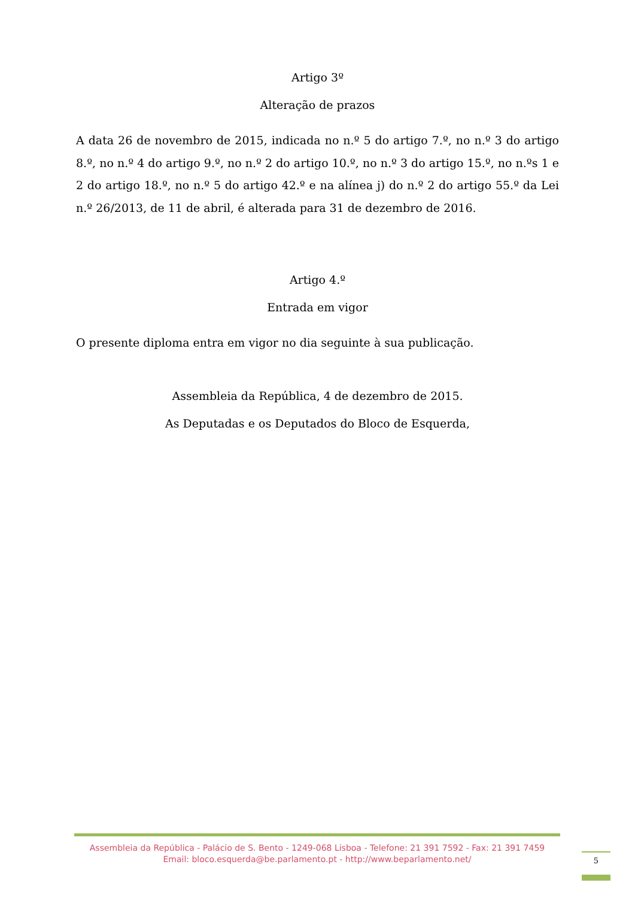Artigo 3º
Alteração de prazos
A data 26 de novembro de 2015, indicada no n.º 5 do artigo 7.º, no n.º 3 do artigo 8.º, no n.º 4 do artigo 9.º, no n.º 2 do artigo 10.º, no n.º 3 do artigo 15.º, no n.ºs 1 e 2 do artigo 18.º, no n.º 5 do artigo 42.º e na alínea j) do n.º 2 do artigo 55.º da Lei n.º 26/2013, de 11 de abril, é alterada para 31 de dezembro de 2016.
Artigo 4.º
Entrada em vigor
O presente diploma entra em vigor no dia seguinte à sua publicação.
Assembleia da República, 4 de dezembro de 2015.
As Deputadas e os Deputados do Bloco de Esquerda,
Assembleia da República - Palácio de S. Bento - 1249-068 Lisboa - Telefone: 21 391 7592 - Fax: 21 391 7459
Email: bloco.esquerda@be.parlamento.pt - http://www.beparlamento.net/
5